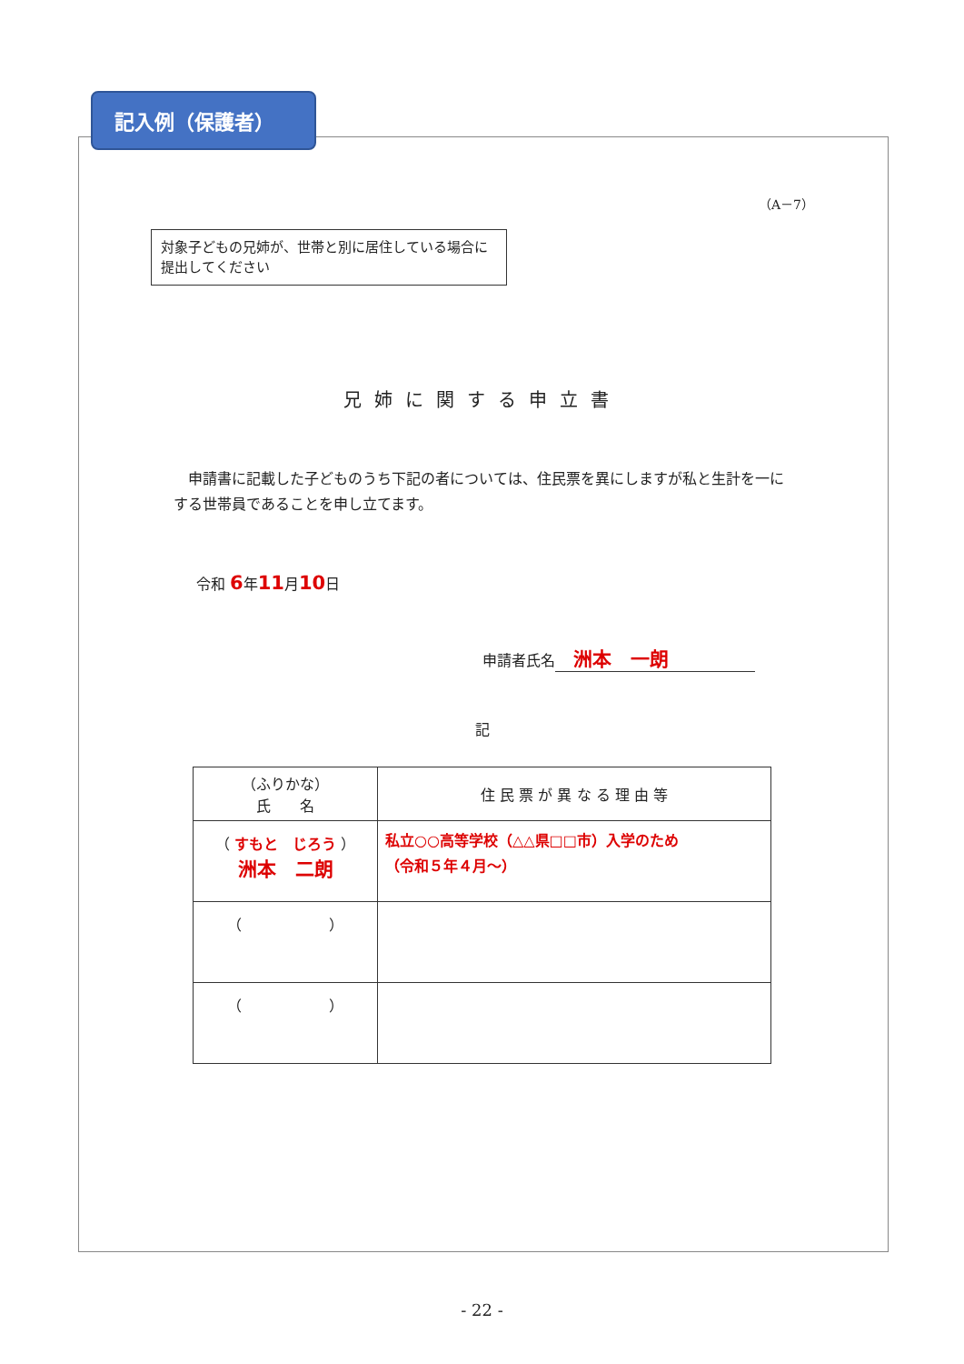記入例（保護者）
（A－7）
対象子どもの兄姉が、世帯と別に居住している場合に提出してください
兄姉に関する申立書
申請書に記載した子どものうち下記の者については、住民票を異にしますが私と生計を一にする世帯員であることを申し立てます。
令和 6年11月10日
申請者氏名 洲本　一朗
記
| （ふりかな） 氏 名 | 住 民 票 が 異 な る 理 由 等 |
| --- | --- |
| （ すもと じろう ） 洲本 二朗 | 私立○○高等学校（△△県□□市）入学のため （令和５年４月～） |
| （ ） | |
| （ ） | |
- 22 -